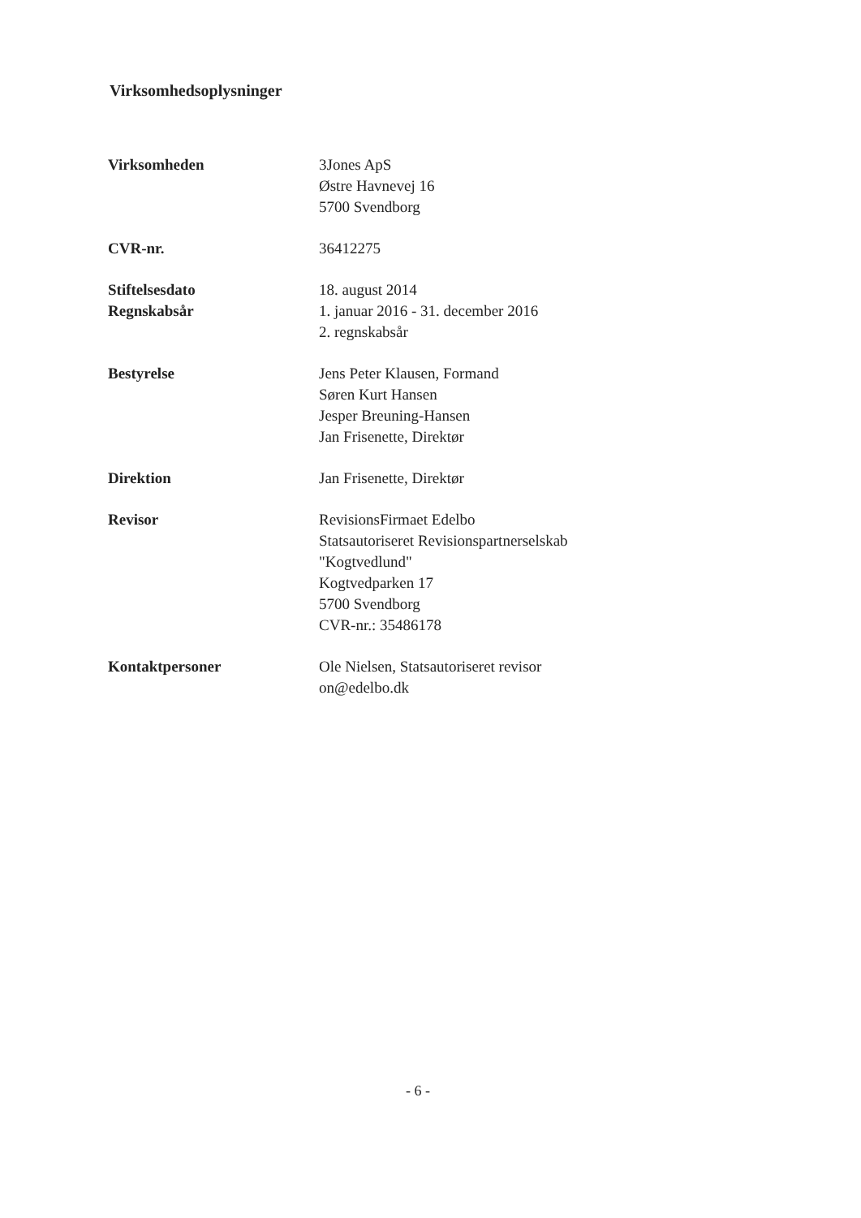Virksomhedsoplysninger
Virksomheden 3Jones ApS
Østre Havnevej 16
5700 Svendborg
CVR-nr. 36412275
Stiftelsesdato 18. august 2014
Regnskabsår 1. januar 2016 - 31. december 2016
2. regnskabsår
Bestyrelse Jens Peter Klausen, Formand
Søren Kurt Hansen
Jesper Breuning-Hansen
Jan Frisenette, Direktør
Direktion Jan Frisenette, Direktør
Revisor RevisionsFirmaet Edelbo
Statsautoriseret Revisionspartnerselskab
"Kogtvedlund"
Kogtvedparken 17
5700 Svendborg
CVR-nr.: 35486178
Kontaktpersoner Ole Nielsen, Statsautoriseret revisor
on@edelbo.dk
- 6 -